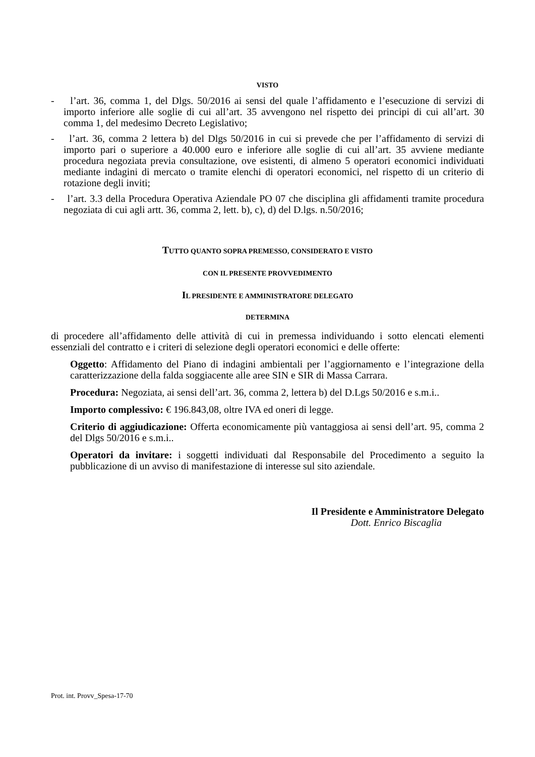VISTO
- l’art. 36, comma 1, del Dlgs. 50/2016 ai sensi del quale l’affidamento e l’esecuzione di servizi di importo inferiore alle soglie di cui all’art. 35 avvengono nel rispetto dei principi di cui all’art. 30 comma 1, del medesimo Decreto Legislativo;
- l’art. 36, comma 2 lettera b) del Dlgs 50/2016 in cui si prevede che per l’affidamento di servizi di importo pari o superiore a 40.000 euro e inferiore alle soglie di cui all’art. 35 avviene mediante procedura negoziata previa consultazione, ove esistenti, di almeno 5 operatori economici individuati mediante indagini di mercato o tramite elenchi di operatori economici, nel rispetto di un criterio di rotazione degli inviti;
- l’art. 3.3 della Procedura Operativa Aziendale PO 07 che disciplina gli affidamenti tramite procedura negoziata di cui agli artt. 36, comma 2, lett. b), c), d) del D.lgs. n.50/2016;
TUTTO QUANTO SOPRA PREMESSO, CONSIDERATO E VISTO
CON IL PRESENTE PROVVEDIMENTO
IL PRESIDENTE E AMMINISTRATORE DELEGATO
DETERMINA
di procedere all’affidamento delle attività di cui in premessa individuando i sotto elencati elementi essenziali del contratto e i criteri di selezione degli operatori economici e delle offerte:
Oggetto: Affidamento del Piano di indagini ambientali per l’aggiornamento e l’integrazione della caratterizzazione della falda soggiacente alle aree SIN e SIR di Massa Carrara.
Procedura: Negoziata, ai sensi dell’art. 36, comma 2, lettera b) del D.Lgs 50/2016 e s.m.i..
Importo complessivo: € 196.843,08, oltre IVA ed oneri di legge.
Criterio di aggiudicazione: Offerta economicamente più vantaggiosa ai sensi dell’art. 95, comma 2 del Dlgs 50/2016 e s.m.i..
Operatori da invitare: i soggetti individuati dal Responsabile del Procedimento a seguito la pubblicazione di un avviso di manifestazione di interesse sul sito aziendale.
Il Presidente e Amministratore Delegato
Dott. Enrico Biscaglia
Prot. int. Provv_Spesa-17-70